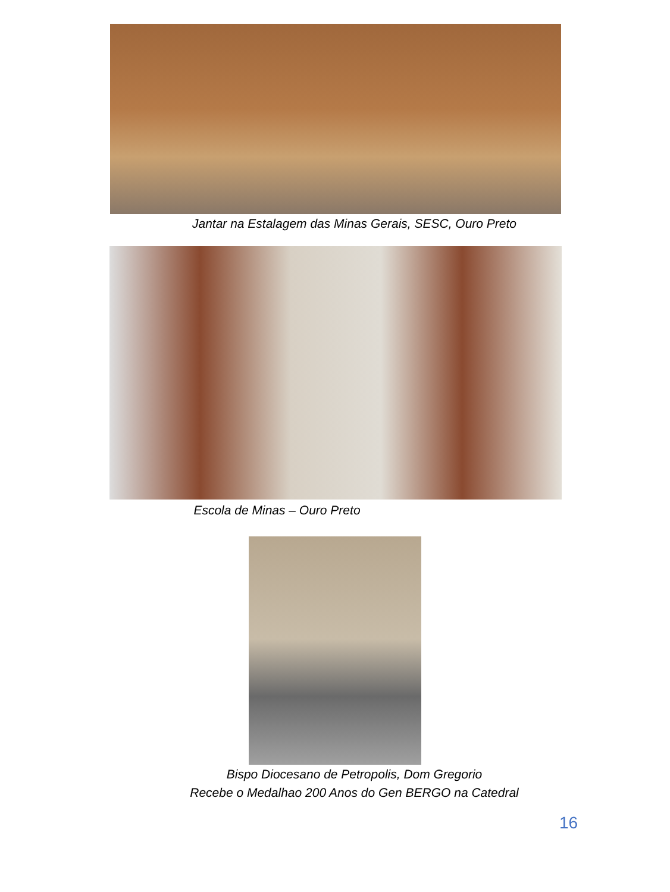Jantar na Estalagem das Minas Gerais, SESC, Ouro Preto
Escola de Minas – Ouro Preto
Bispo Diocesano de Petropolis, Dom Gregorio
Recebe o Medalhao 200 Anos do Gen BERGO na Catedral
16